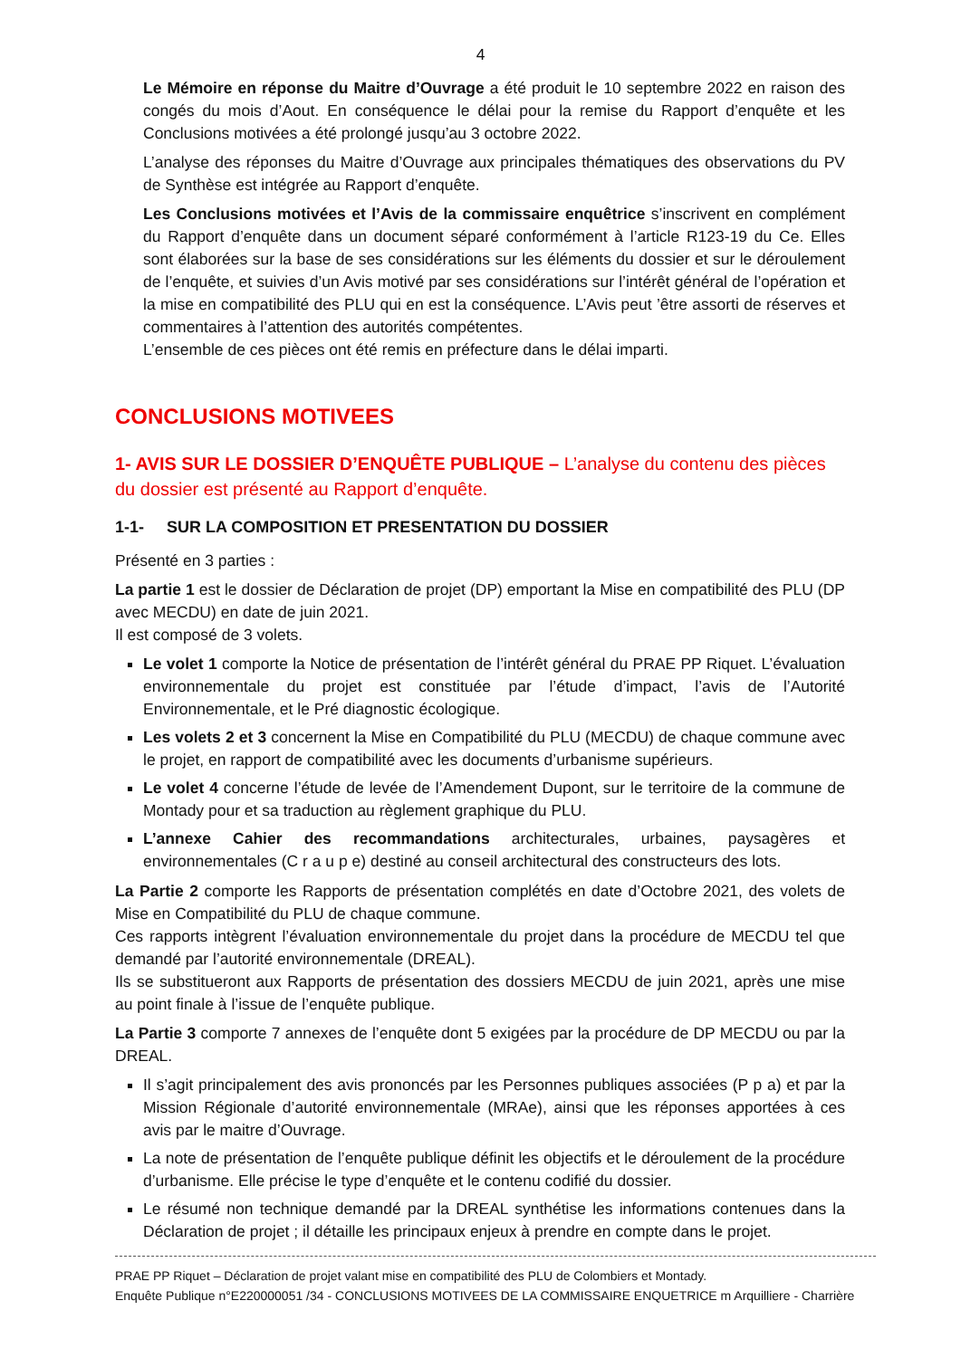4
Le Mémoire en réponse du Maitre d’Ouvrage a été produit le 10 septembre 2022 en raison des congés du mois d’Aout. En conséquence le délai pour la remise du Rapport d’enquête et les Conclusions motivées a été prolongé jusqu’au 3 octobre 2022.
L’analyse des réponses du Maitre d’Ouvrage aux principales thématiques des observations du PV de Synthèse est intégrée au Rapport d’enquête.
Les Conclusions motivées et l’Avis de la commissaire enquêtrice s’inscrivent en complément du Rapport d’enquête dans un document séparé conformément à l’article R123-19 du Ce. Elles sont élaborées sur la base de ses considérations sur les éléments du dossier et sur le déroulement de l’enquête, et suivies d’un Avis motivé par ses considérations sur l’intérêt général de l’opération et la mise en compatibilité des PLU qui en est la conséquence. L’Avis peut ’être assorti de réserves et commentaires à l’attention des autorités compétentes.
L’ensemble de ces pièces ont été remis en préfecture dans le délai imparti.
CONCLUSIONS MOTIVEES
1- AVIS SUR LE DOSSIER D’ENQUÊTE PUBLIQUE – L’analyse du contenu des pièces du dossier est présenté au Rapport d’enquête.
1-1- SUR LA COMPOSITION ET PRESENTATION DU DOSSIER
Présenté en 3 parties :
La partie 1 est le dossier de Déclaration de projet (DP) emportant la Mise en compatibilité des PLU (DP avec MECDU) en date de juin 2021.
Il est composé de 3 volets.
Le volet 1 comporte la Notice de présentation de l’intérêt général du PRAE PP Riquet. L’évaluation environnementale du projet est constituée par l’étude d’impact, l’avis de l’Autorité Environnementale, et le Pré diagnostic écologique.
Les volets 2 et 3 concernent la Mise en Compatibilité du PLU (MECDU) de chaque commune avec le projet, en rapport de compatibilité avec les documents d’urbanisme supérieurs.
Le volet 4 concerne l’étude de levée de l’Amendement Dupont, sur le territoire de la commune de Montady pour et sa traduction au règlement graphique du PLU.
L’annexe Cahier des recommandations architecturales, urbaines, paysagères et environnementales (C r a u p e) destiné au conseil architectural des constructeurs des lots.
La Partie 2 comporte les Rapports de présentation complétés en date d’Octobre 2021, des volets de Mise en Compatibilité du PLU de chaque commune.
Ces rapports intègrent l’évaluation environnementale du projet dans la procédure de MECDU tel que demandé par l’autorité environnementale (DREAL).
Ils se substitueront aux Rapports de présentation des dossiers MECDU de juin 2021, après une mise au point finale à l’issue de l’enquête publique.
La Partie 3 comporte 7 annexes de l’enquête dont 5 exigées par la procédure de DP MECDU ou par la DREAL.
Il s’agit principalement des avis prononcés par les Personnes publiques associées (P p a) et par la Mission Régionale d’autorité environnementale (MRAe), ainsi que les réponses apportées à ces avis par le maitre d’Ouvrage.
La note de présentation de l’enquête publique définit les objectifs et le déroulement de la procédure d’urbanisme. Elle précise le type d’enquête et le contenu codifié du dossier.
Le résumé non technique demandé par la DREAL synthétise les informations contenues dans la Déclaration de projet ; il détaille les principaux enjeux à prendre en compte dans le projet.
PRAE PP Riquet – Déclaration de projet valant mise en compatibilité des PLU de Colombiers et Montady.
Enquête Publique n°E220000051 /34 - CONCLUSIONS MOTIVEES DE LA COMMISSAIRE ENQUETRICE m Arquilliere - Charrière